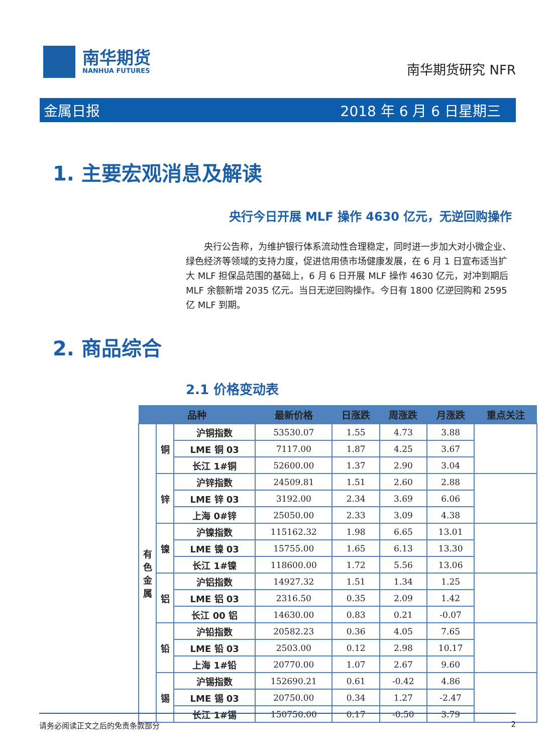南华期货
NANHUA FUTURES
南华期货研究 NFR
金属日报 2018 年 6 月 6 日星期三
1. 主要宏观消息及解读
央行今日开展 MLF 操作 4630 亿元，无逆回购操作
央行公告称，为维护银行体系流动性合理稳定，同时进一步加大对小微企业、绿色经济等领域的支持力度，促进信用债市场健康发展，在 6 月 1 日宣布适当扩大 MLF 担保品范围的基础上，6 月 6 日开展 MLF 操作 4630 亿元，对冲到期后 MLF 余额新增 2035 亿元。当日无逆回购操作。今日有 1800 亿逆回购和 2595 亿 MLF 到期。
2. 商品综合
2.1 价格变动表
| 品种 | | | 最新价格 | 日涨跌 | 周涨跌 | 月涨跌 | 重点关注 |
| --- | --- | --- | --- | --- | --- | --- | --- |
| 有 色 金 属 | 铜 | 沪铜指数 | 53530.07 | 1.55 | 4.73 | 3.88 | |
| | | LME 铜 03 | 7117.00 | 1.87 | 4.25 | 3.67 | |
| | | 长江 1#铜 | 52600.00 | 1.37 | 2.90 | 3.04 | |
| | 锌 | 沪锌指数 | 24509.81 | 1.51 | 2.60 | 2.88 | |
| | | LME 锌 03 | 3192.00 | 2.34 | 3.69 | 6.06 | |
| | | 上海 0#锌 | 25050.00 | 2.33 | 3.09 | 4.38 | |
| | 镍 | 沪镍指数 | 115162.32 | 1.98 | 6.65 | 13.01 | |
| | | LME 镍 03 | 15755.00 | 1.65 | 6.13 | 13.30 | |
| | | 长江 1#镍 | 118600.00 | 1.72 | 5.56 | 13.06 | |
| | 铝 | 沪铝指数 | 14927.32 | 1.51 | 1.34 | 1.25 | |
| | | LME 铝 03 | 2316.50 | 0.35 | 2.09 | 1.42 | |
| | | 长江 00 铝 | 14630.00 | 0.83 | 0.21 | -0.07 | |
| | 铅 | 沪铅指数 | 20582.23 | 0.36 | 4.05 | 7.65 | |
| | | LME 铅 03 | 2503.00 | 0.12 | 2.98 | 10.17 | |
| | | 上海 1#铅 | 20770.00 | 1.07 | 2.67 | 9.60 | |
| | 锡 | 沪锡指数 | 152690.21 | 0.61 | -0.42 | 4.86 | |
| | | LME 锡 03 | 20750.00 | 0.34 | 1.27 | -2.47 | |
| | | 长江 1#锡 | 150750.00 | 0.17 | -0.50 | 3.79 | |
请务必阅读正文之后的免责条款部分 2